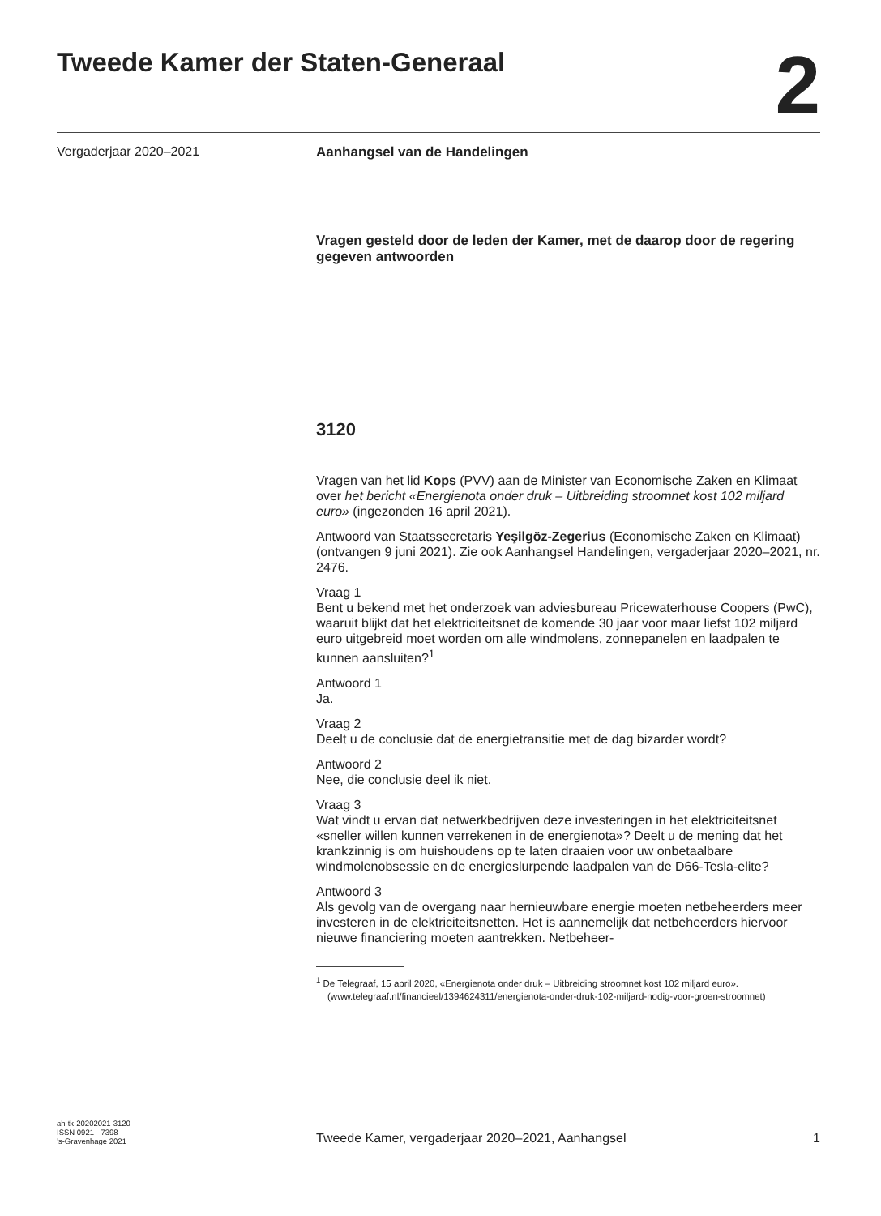Tweede Kamer der Staten-Generaal
2
Vergaderjaar 2020–2021 Aanhangsel van de Handelingen
Vragen gesteld door de leden der Kamer, met de daarop door de regering gegeven antwoorden
3120
Vragen van het lid Kops (PVV) aan de Minister van Economische Zaken en Klimaat over het bericht «Energienota onder druk – Uitbreiding stroomnet kost 102 miljard euro» (ingezonden 16 april 2021).
Antwoord van Staatssecretaris Yeşilgöz-Zegerius (Economische Zaken en Klimaat) (ontvangen 9 juni 2021). Zie ook Aanhangsel Handelingen, vergaderjaar 2020–2021, nr. 2476.
Vraag 1
Bent u bekend met het onderzoek van adviesbureau Pricewaterhouse Coopers (PwC), waaruit blijkt dat het elektriciteitsnet de komende 30 jaar voor maar liefst 102 miljard euro uitgebreid moet worden om alle windmolens, zonnepanelen en laadpalen te kunnen aansluiten?<sup>1</sup>
Antwoord 1
Ja.
Vraag 2
Deelt u de conclusie dat de energietransitie met de dag bizarder wordt?
Antwoord 2
Nee, die conclusie deel ik niet.
Vraag 3
Wat vindt u ervan dat netwerkbedrijven deze investeringen in het elektriciteitsnet «sneller willen kunnen verrekenen in de energienota»? Deelt u de mening dat het krankzinnig is om huishoudens op te laten draaien voor uw onbetaalbare windmolenobsessie en de energieslurpende laadpalen van de D66-Tesla-elite?
Antwoord 3
Als gevolg van de overgang naar hernieuwbare energie moeten netbeheerders meer investeren in de elektriciteitsnetten. Het is aannemelijk dat netbeheerders hiervoor nieuwe financiering moeten aantrekken. Netbeheer-
<sup>1</sup> De Telegraaf, 15 april 2020, «Energienota onder druk – Uitbreiding stroomnet kost 102 miljard euro». (www.telegraaf.nl/financieel/1394624311/energienota-onder-druk-102-miljard-nodig-voor-groen-stroomnet)
ah-tk-20202021-3120
ISSN 0921 - 7398
’s-Gravenhage 2021
Tweede Kamer, vergaderjaar 2020–2021, Aanhangsel
1